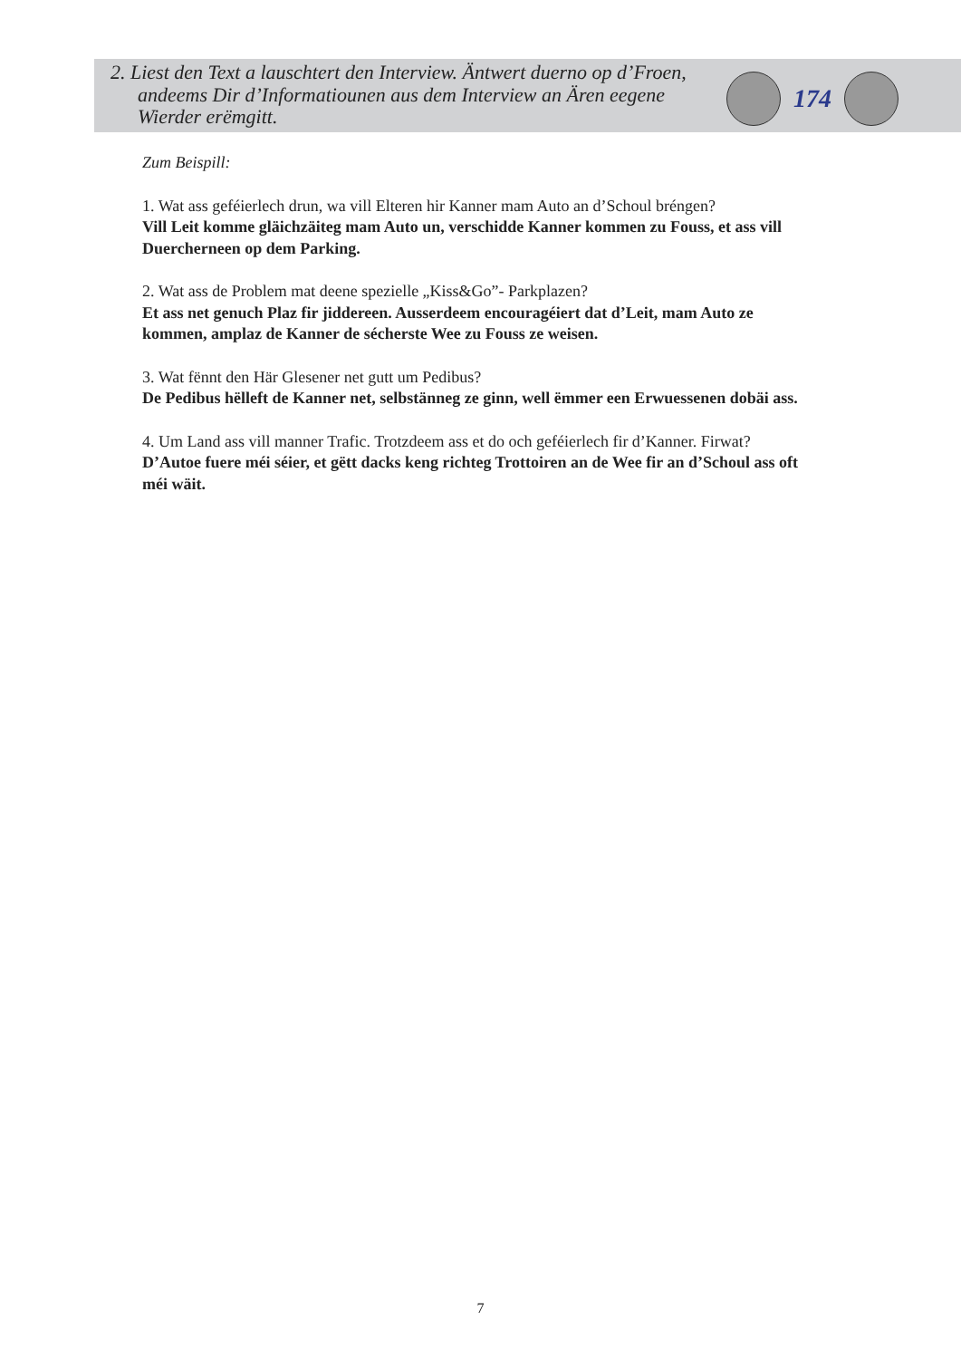2. Liest den Text a lauschtert den Interview. Äntwert duerno op d’Froen, andeems Dir d’Informatiounen aus dem Interview an Ären eegene Wierder erëmgitt.
174
Zum Beispill:
1. Wat ass geféierlech drun, wa vill Elteren hir Kanner mam Auto an d’Schoul bréngen?
Vill Leit komme gläichzäiteg mam Auto un, verschidde Kanner kommen zu Fouss, et ass vill Duercherneen op dem Parking.
2. Wat ass de Problem mat deene spezielle „Kiss&Go”- Parkplazen?
Et ass net genuch Plaz fir jiddereen. Ausserdeem encouragéiert dat d’Leit, mam Auto ze kommen, amplaz de Kanner de sécherste Wee zu Fouss ze weisen.
3. Wat fënnt den Här Glesener net gutt um Pedibus?
De Pedibus hëlleft de Kanner net, selbstänneg ze ginn, well ëmmer een Erwuessenen dobäi ass.
4. Um Land ass vill manner Trafic. Trotzdeem ass et do och geféierlech fir d’Kanner. Firwat?
D’Autoe fuere méi séier, et gëtt dacks keng richteg Trottoiren an de Wee fir an d’Schoul ass oft méi wäit.
7